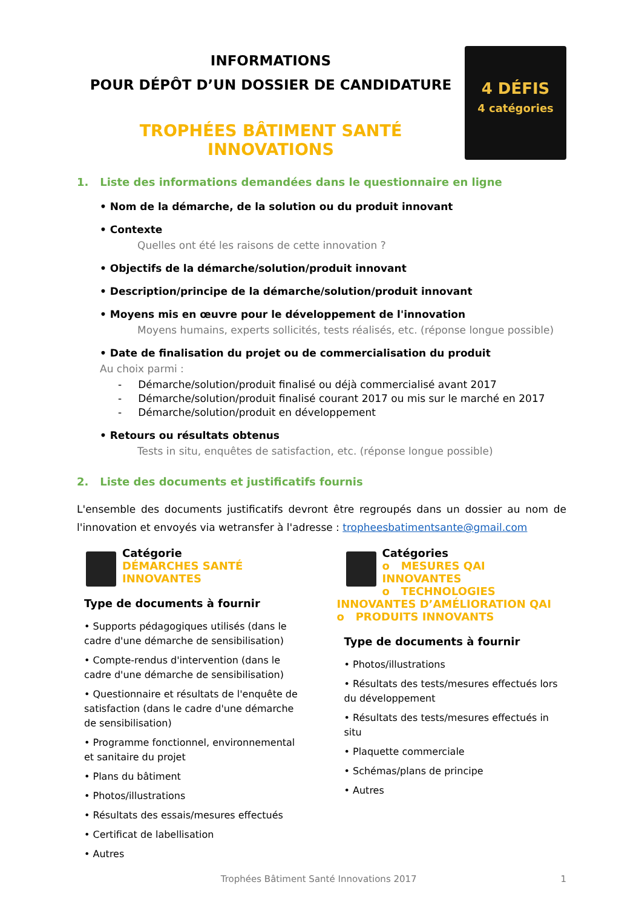INFORMATIONS
POUR DÉPÔT D’UN DOSSIER DE CANDIDATURE
TROPHÉES BÂTIMENT SANTÉ INNOVATIONS
4 DÉFIS
4 catégories
1. Liste des informations demandées dans le questionnaire en ligne
• Nom de la démarche, de la solution ou du produit innovant
• Contexte
Quelles ont été les raisons de cette innovation ?
• Objectifs de la démarche/solution/produit innovant
• Description/principe de la démarche/solution/produit innovant
• Moyens mis en œuvre pour le développement de l'innovation
Moyens humains, experts sollicités, tests réalisés, etc. (réponse longue possible)
• Date de finalisation du projet ou de commercialisation du produit
Au choix parmi :
- Démarche/solution/produit finalisé ou déjà commercialisé avant 2017
- Démarche/solution/produit finalisé courant 2017 ou mis sur le marché en 2017
- Démarche/solution/produit en développement
• Retours ou résultats obtenus
Tests in situ, enquêtes de satisfaction, etc. (réponse longue possible)
2. Liste des documents et justificatifs fournis
L'ensemble des documents justificatifs devront être regroupés dans un dossier au nom de l'innovation et envoyés via wetransfer à l'adresse : tropheesbatimentsante@gmail.com
Catégorie
DÉMARCHES SANTÉ INNOVANTES
Type de documents à fournir
• Supports pédagogiques utilisés (dans le cadre d'une démarche de sensibilisation)
• Compte-rendus d'intervention (dans le cadre d'une démarche de sensibilisation)
• Questionnaire et résultats de l'enquête de satisfaction (dans le cadre d'une démarche de sensibilisation)
• Programme fonctionnel, environnemental et sanitaire du projet
• Plans du bâtiment
• Photos/illustrations
• Résultats des essais/mesures effectués
• Certificat de labellisation
• Autres
Catégories
o MESURES QAI INNOVANTES
o TECHNOLOGIES INNOVANTES D’AMÉLIORATION QAI
o PRODUITS INNOVANTS
Type de documents à fournir
• Photos/illustrations
• Résultats des tests/mesures effectués lors du développement
• Résultats des tests/mesures effectués in situ
• Plaquette commerciale
• Schémas/plans de principe
• Autres
Trophées Bâtiment Santé Innovations 2017 1